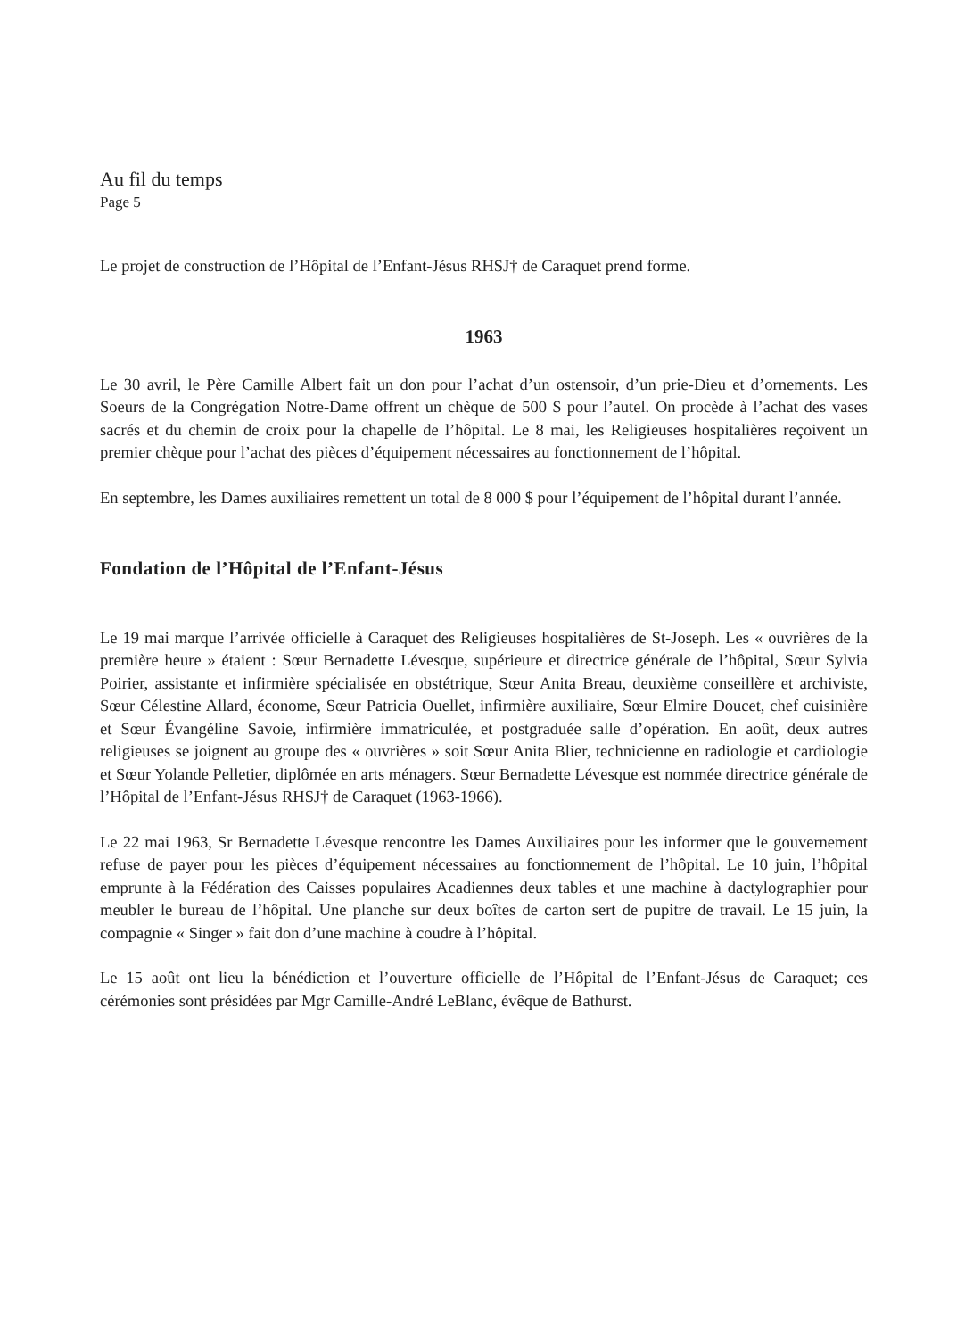Au fil du temps
Page 5
Le projet de construction de l’Hôpital de l’Enfant-Jésus RHSJ† de Caraquet prend forme.
1963
Le 30 avril, le Père Camille Albert fait un don pour l’achat d’un ostensoir, d’un prie-Dieu et d’ornements. Les Soeurs de la Congrégation Notre-Dame offrent un chèque de 500 $ pour l’autel. On procède à l’achat des vases sacrés et du chemin de croix pour la chapelle de l’hôpital. Le 8 mai, les Religieuses hospitalières reçoivent un premier chèque pour l’achat des pièces d’équipement nécessaires au fonctionnement de l’hôpital.
En septembre, les Dames auxiliaires remettent un total de 8 000 $ pour l’équipement de l’hôpital durant l’année.
Fondation de l’Hôpital de l’Enfant-Jésus
Le 19 mai marque l’arrivée officielle à Caraquet des Religieuses hospitalières de St-Joseph. Les « ouvrières de la première heure » étaient : Sœur Bernadette Lévesque, supérieure et directrice générale de l’hôpital, Sœur Sylvia Poirier, assistante et infirmière spécialisée en obstétrique, Sœur Anita Breau, deuxième conseillère et archiviste, Sœur Célestine Allard, économe, Sœur Patricia Ouellet, infirmière auxiliaire, Sœur Elmire Doucet, chef cuisinière et Sœur Évangéline Savoie, infirmière immatriculée, et postgraduée salle d’opération. En août, deux autres religieuses se joignent au groupe des « ouvrières » soit Sœur Anita Blier, technicienne en radiologie et cardiologie et Sœur Yolande Pelletier, diplômée en arts ménagers. Sœur Bernadette Lévesque est nommée directrice générale de l’Hôpital de l’Enfant-Jésus RHSJ† de Caraquet (1963-1966).
Le 22 mai 1963, Sr Bernadette Lévesque rencontre les Dames Auxiliaires pour les informer que le gouvernement refuse de payer pour les pièces d’équipement nécessaires au fonctionnement de l’hôpital. Le 10 juin, l’hôpital emprunte à la Fédération des Caisses populaires Acadiennes deux tables et une machine à dactylographier pour meubler le bureau de l’hôpital. Une planche sur deux boîtes de carton sert de pupitre de travail. Le 15 juin, la compagnie « Singer » fait don d’une machine à coudre à l’hôpital.
Le 15 août ont lieu la bénédiction et l’ouverture officielle de l’Hôpital de l’Enfant-Jésus de Caraquet; ces cérémonies sont présidées par Mgr Camille-André LeBlanc, évêque de Bathurst.